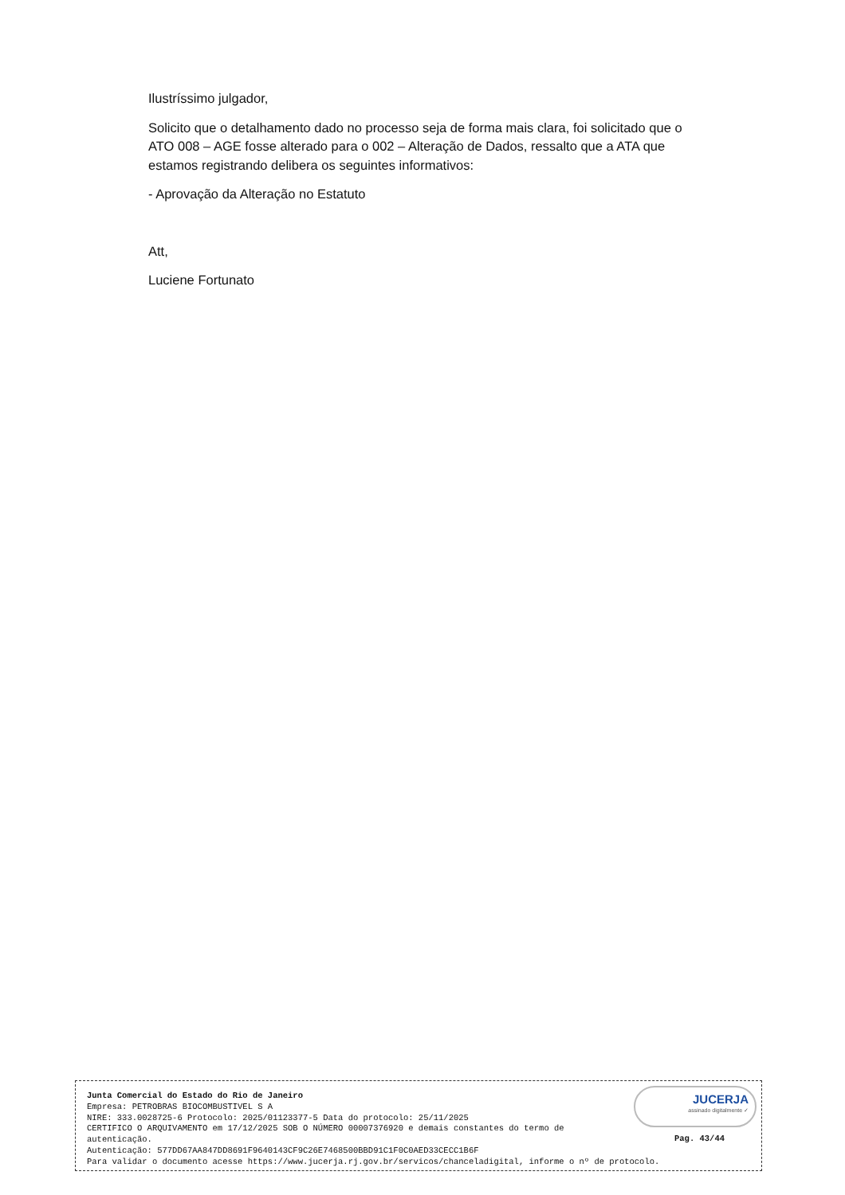Ilustríssimo julgador,
Solicito que o detalhamento dado no processo seja de forma mais clara, foi solicitado que o ATO 008 – AGE fosse alterado para o 002 – Alteração de Dados, ressalto que a ATA que estamos registrando delibera os seguintes informativos:
- Aprovação da Alteração no Estatuto
Att,
Luciene Fortunato
Junta Comercial do Estado do Rio de Janeiro
Empresa: PETROBRAS BIOCOMBUSTIVEL S A
NIRE: 333.0028725-6 Protocolo: 2025/01123377-5 Data do protocolo: 25/11/2025
CERTIFICO O ARQUIVAMENTO em 17/12/2025 SOB O NÚMERO 00007376920 e demais constantes do termo de
autenticação.
Autenticação: 577DD67AA847DD8691F9640143CF9C26E7468500BBD91C1F0C0AED33CECC1B6F
Para validar o documento acesse https://www.jucerja.rj.gov.br/servicos/chanceladigital, informe o nº de protocolo.
JUCERJA
assinado digitalmente ✓
Pag. 43/44